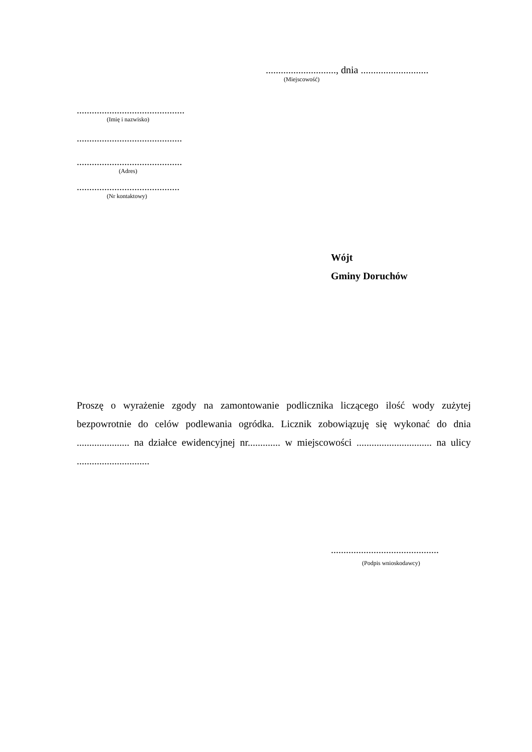............................, dnia ...........................
(Miejscowość)
...........................................
(Imię i nazwisko)
..........................................
..........................................
(Adres)
.........................................
(Nr kontaktowy)
Wójt
Gminy Doruchów
Proszę o wyrażenie zgody na zamontowanie podlicznika liczącego ilość wody zużytej bezpowrotnie do celów podlewania ogródka. Licznik zobowiązuję się wykonać do dnia ..................... na działce ewidencyjnej nr............. w miejscowości .............................. na ulicy .............................
...........................................
(Podpis wnioskodawcy)